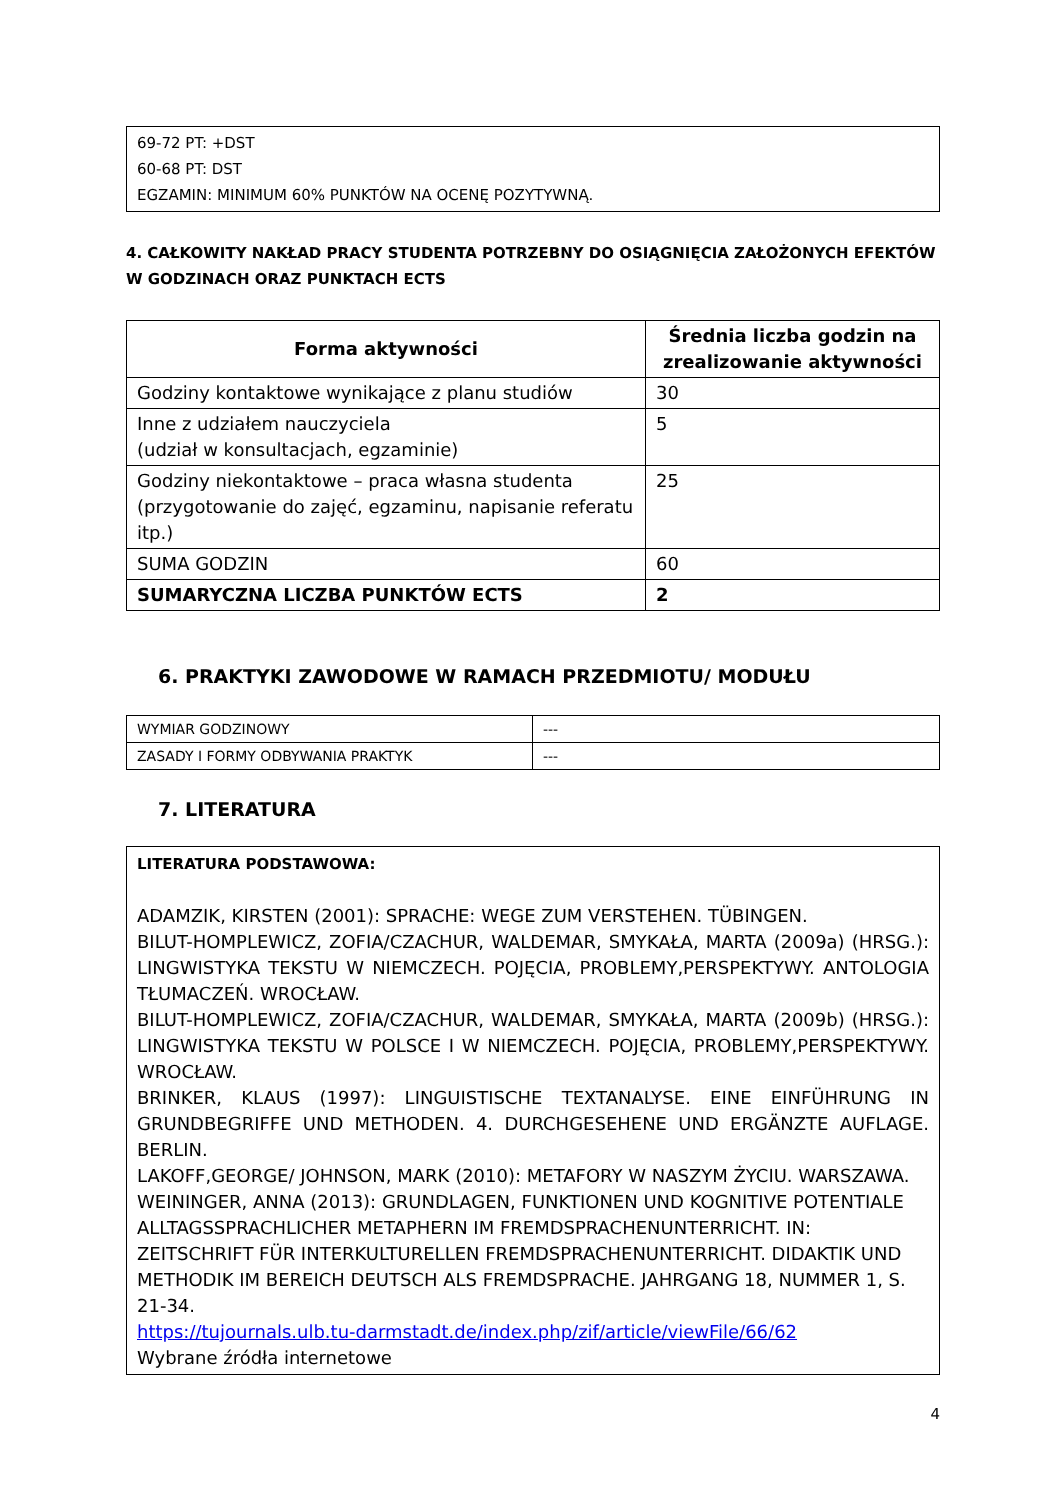69-72 PT: +DST
60-68 PT: DST
EGZAMIN: MINIMUM 60% PUNKTÓW NA OCENĘ POZYTYWNĄ.
4. CAŁKOWITY NAKŁAD PRACY STUDENTA POTRZEBNY DO OSIĄGNIĘCIA ZAŁOŻONYCH EFEKTÓW W GODZINACH ORAZ PUNKTACH ECTS
| Forma aktywności | Średnia liczba godzin na zrealizowanie aktywności |
| --- | --- |
| Godziny kontaktowe wynikające z planu studiów | 30 |
| Inne z udziałem nauczyciela (udział w konsultacjach, egzaminie) | 5 |
| Godziny niekontaktowe – praca własna studenta (przygotowanie do zajęć, egzaminu, napisanie referatu itp.) | 25 |
| SUMA GODZIN | 60 |
| SUMARYCZNA LICZBA PUNKTÓW ECTS | 2 |
6. PRAKTYKI ZAWODOWE W RAMACH PRZEDMIOTU/ MODUŁU
| WYMIAR GODZINOWY | --- |
| ZASADY I FORMY ODBYWANIA PRAKTYK | --- |
7. LITERATURA
LITERATURA PODSTAWOWA:
ADAMZIK, KIRSTEN (2001): SPRACHE: WEGE ZUM VERSTEHEN. TÜBINGEN.
BILUT-HOMPLEWICZ, ZOFIA/CZACHUR, WALDEMAR, SMYKAŁA, MARTA (2009a) (HRSG.): LINGWISTYKA TEKSTU W NIEMCZECH. POJĘCIA, PROBLEMY,PERSPEKTYWY. ANTOLOGIA TŁUMACZEŃ. WROCŁAW.
BILUT-HOMPLEWICZ, ZOFIA/CZACHUR, WALDEMAR, SMYKAŁA, MARTA (2009b) (HRSG.): LINGWISTYKA TEKSTU W POLSCE I W NIEMCZECH. POJĘCIA, PROBLEMY,PERSPEKTYWY. WROCŁAW.
BRINKER, KLAUS (1997): LINGUISTISCHE TEXTANALYSE. EINE EINFÜHRUNG IN GRUNDBEGRIFFE UND METHODEN. 4. DURCHGESEHENE UND ERGÄNZTE AUFLAGE. BERLIN.
LAKOFF,GEORGE/ JOHNSON, MARK (2010): METAFORY W NASZYM ŻYCIU. WARSZAWA.
WEININGER, ANNA (2013): GRUNDLAGEN, FUNKTIONEN UND KOGNITIVE POTENTIALE ALLTAGSSPRACHLICHER METAPHERN IM FREMDSPRACHENUNTERRICHT. IN: ZEITSCHRIFT FÜR INTERKULTURELLEN FREMDSPRACHENUNTERRICHT. DIDAKTIK UND METHODIK IM BEREICH DEUTSCH ALS FREMDSPRACHE. JAHRGANG 18, NUMMER 1, S. 21-34.
https://tujournals.ulb.tu-darmstadt.de/index.php/zif/article/viewFile/66/62
Wybrane źródła internetowe
4